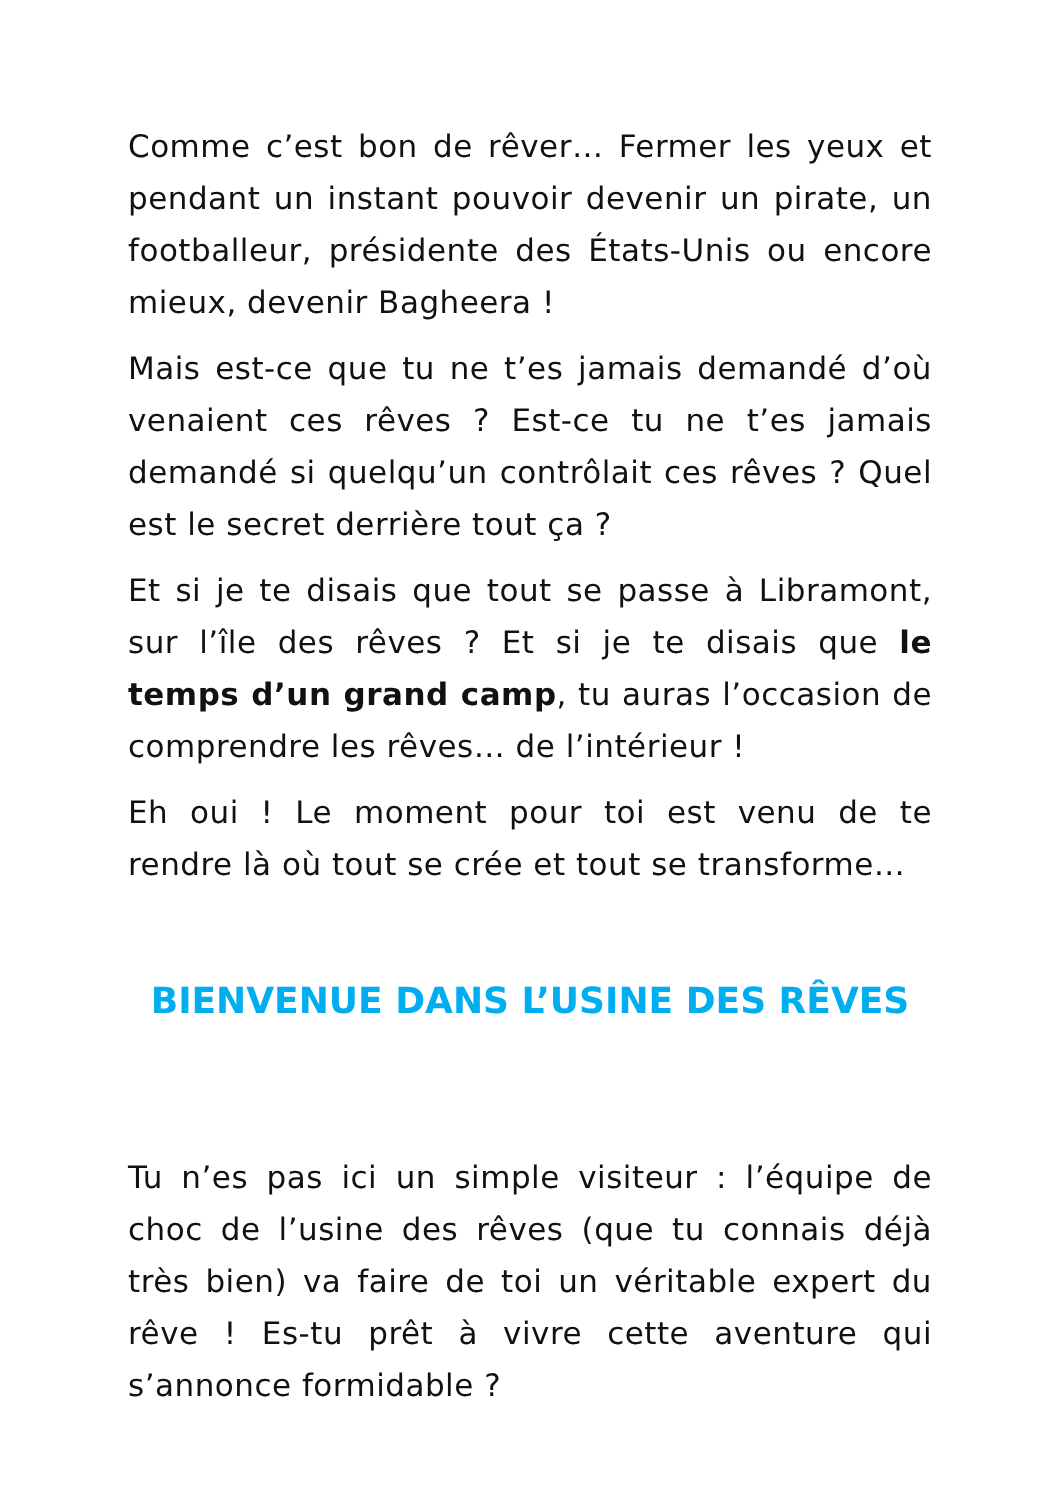Comme c’est bon de rêver… Fermer les yeux et pendant un instant pouvoir devenir un pirate, un footballeur, présidente des États-Unis ou encore mieux, devenir Bagheera !
Mais est-ce que tu ne t’es jamais demandé d’où venaient ces rêves ? Est-ce tu ne t’es jamais demandé si quelqu’un contrôlait ces rêves ? Quel est le secret derrière tout ça ?
Et si je te disais que tout se passe à Libramont, sur l’île des rêves ? Et si je te disais que le temps d’un grand camp, tu auras l’occasion de comprendre les rêves… de l’intérieur !
Eh oui ! Le moment pour toi est venu de te rendre là où tout se crée et tout se transforme…
BIENVENUE DANS L’USINE DES RÊVES
Tu n’es pas ici un simple visiteur : l’équipe de choc de l’usine des rêves (que tu connais déjà très bien) va faire de toi un véritable expert du rêve ! Es-tu prêt à vivre cette aventure qui s’annonce formidable ?